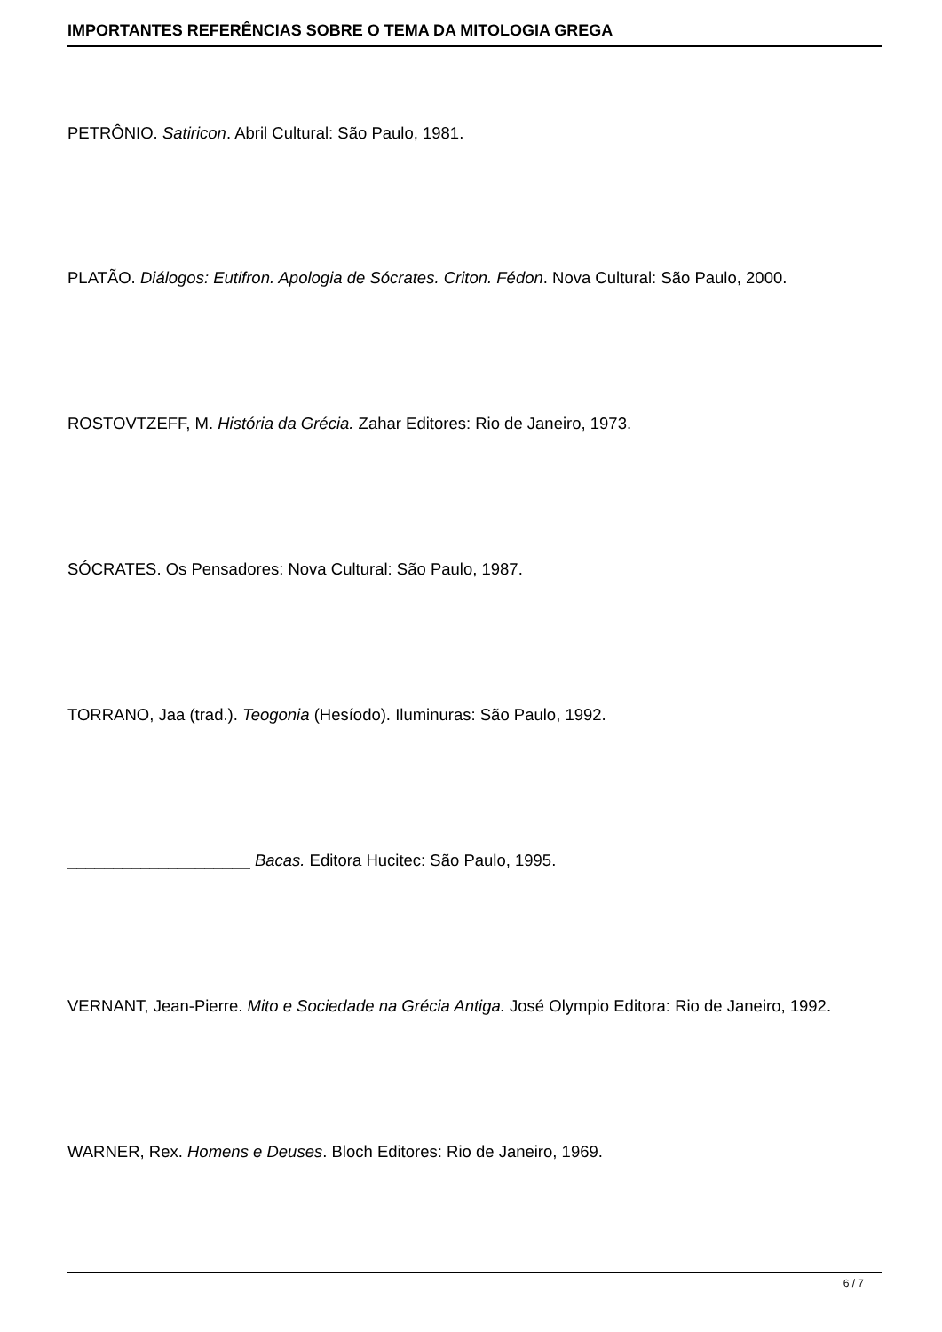IMPORTANTES REFERÊNCIAS SOBRE O TEMA DA MITOLOGIA GREGA
PETRÔNIO. Satiricon. Abril Cultural: São Paulo, 1981.
PLATÃO. Diálogos: Eutifron. Apologia de Sócrates. Criton. Fédon. Nova Cultural: São Paulo, 2000.
ROSTOVTZEFF, M. História da Grécia. Zahar Editores: Rio de Janeiro, 1973.
SÓCRATES. Os Pensadores: Nova Cultural: São Paulo, 1987.
TORRANO, Jaa (trad.). Teogonia (Hesíodo). Iluminuras: São Paulo, 1992.
____________________ Bacas. Editora Hucitec: São Paulo, 1995.
VERNANT, Jean-Pierre. Mito e Sociedade na Grécia Antiga. José Olympio Editora: Rio de Janeiro, 1992.
WARNER, Rex. Homens e Deuses. Bloch Editores: Rio de Janeiro, 1969.
6 / 7